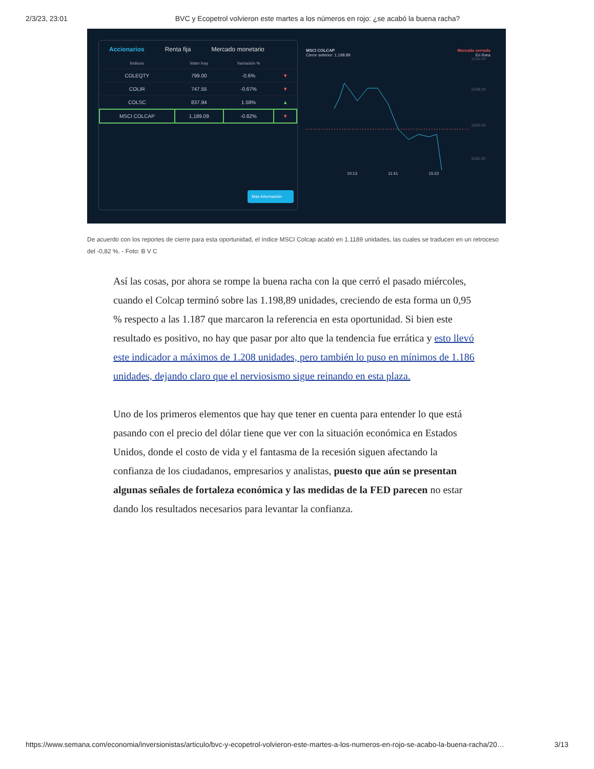2/3/23, 23:01 BVC y Ecopetrol volvieron este martes a los números en rojo: ¿se acabó la buena racha?
Accionarios Renta fija Mercado monetario
| Índices | Valor hoy | Variación % | |
| --- | --- | --- | --- |
| COLEQTY | 799.00 | -0.6% | ▼ |
| COLIR | 747.55 | -0.67% | ▼ |
| COLSC | 837.94 | 1.58% | ▲ |
| MSCI COLCAP | 1,189.09 | -0.82% | ▼ |
Mas información
MSCI COLCAP
Cierre anterior: 1,198.89
Mercado cerrado
En línea
1216.00
1208.00
1200.00
1192.00
10:13 11:41 15:22
De acuerdo con los reportes de cierre para esta oportunidad, el índice MSCI Colcap acabó en 1.1189 unidades, las cuales se traducen en un retroceso del -0,82 %. - Foto: B V C
Así las cosas, por ahora se rompe la buena racha con la que cerró el pasado miércoles, cuando el Colcap terminó sobre las 1.198,89 unidades, creciendo de esta forma un 0,95 % respecto a las 1.187 que marcaron la referencia en esta oportunidad. Si bien este resultado es positivo, no hay que pasar por alto que la tendencia fue errática y esto llevó este indicador a máximos de 1.208 unidades, pero también lo puso en mínimos de 1.186 unidades, dejando claro que el nerviosismo sigue reinando en esta plaza.
Uno de los primeros elementos que hay que tener en cuenta para entender lo que está pasando con el precio del dólar tiene que ver con la situación económica en Estados Unidos, donde el costo de vida y el fantasma de la recesión siguen afectando la confianza de los ciudadanos, empresarios y analistas, puesto que aún se presentan algunas señales de fortaleza económica y las medidas de la FED parecen no estar dando los resultados necesarios para levantar la confianza.
https://www.semana.com/economia/inversionistas/articulo/bvc-y-ecopetrol-volvieron-este-martes-a-los-numeros-en-rojo-se-acabo-la-buena-racha/20… 3/13